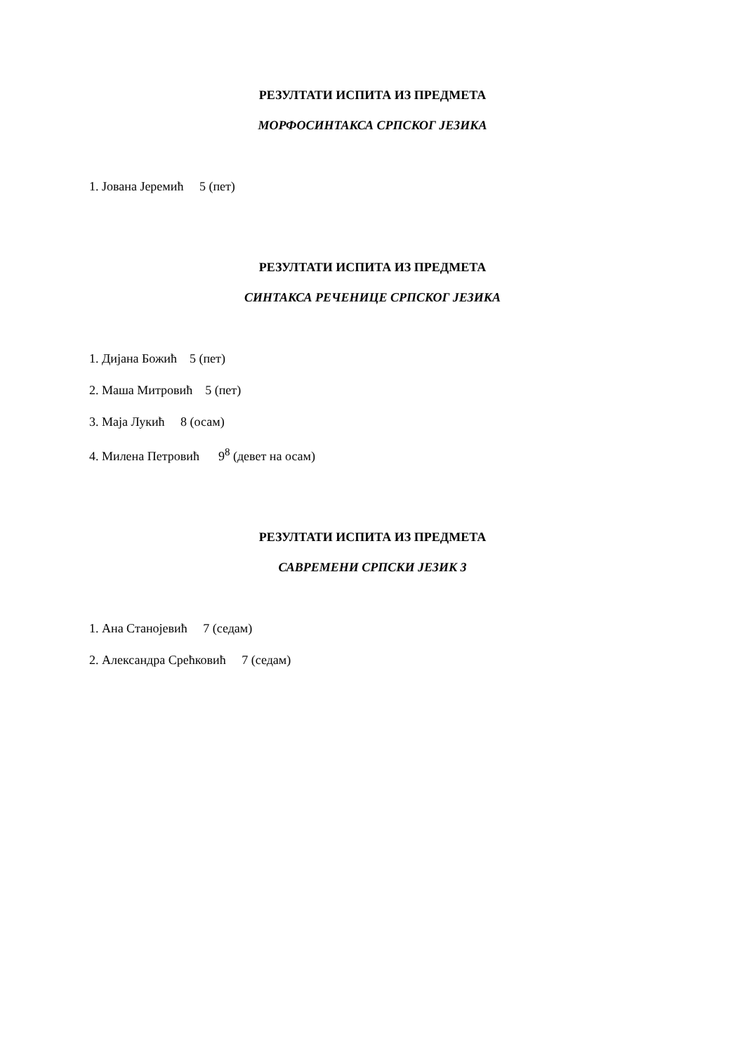РЕЗУЛТАТИ ИСПИТА ИЗ ПРЕДМЕТА
МОРФОСИНТАКСА СРПСКОГ ЈЕЗИКА
1. Јована Јеремић 5 (пет)
РЕЗУЛТАТИ ИСПИТА ИЗ ПРЕДМЕТА
СИНТАКСА РЕЧЕНИЦЕ СРПСКОГ ЈЕЗИКА
1. Дијана Божић 5 (пет)
2. Маша Митровић 5 (пет)
3. Маја Лукић 8 (осам)
4. Милена Петровић 9<sup>8</sup> (девет на осам)
РЕЗУЛТАТИ ИСПИТА ИЗ ПРЕДМЕТА
САВРЕМЕНИ СРПСКИ ЈЕЗИК 3
1. Ана Станојевић 7 (седам)
2. Александра Срећковић 7 (седам)